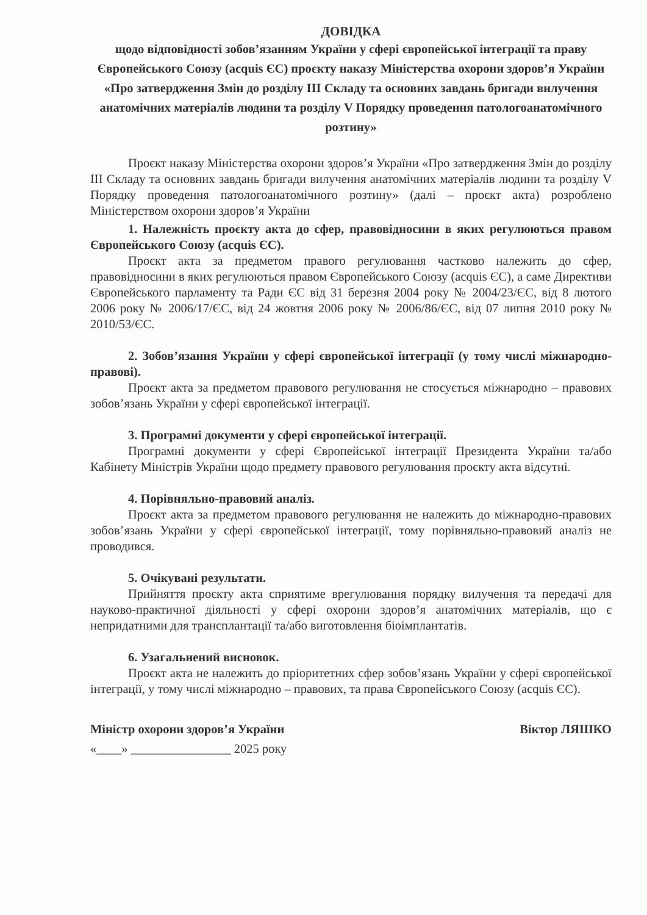ДОВІДКА
щодо відповідності зобов’язанням України у сфері європейської інтеграції та праву Європейського Союзу (acquis ЄС) проєкту наказу Міністерства охорони здоров’я України «Про затвердження Змін до розділу III Складу та основних завдань бригади вилучення анатомічних матеріалів людини та розділу V Порядку проведення патологоанатомічного розтину»
Проєкт наказу Міністерства охорони здоров’я України «Про затвердження Змін до розділу III Складу та основних завдань бригади вилучення анатомічних матеріалів людини та розділу V Порядку проведення патологоанатомічного розтину» (далі – проєкт акта) розроблено Міністерством охорони здоров’я України
1. Належність проєкту акта до сфер, правовідносини в яких регулюються правом Європейського Союзу (acquis ЄС).
Проєкт акта за предметом правого регулювання частково належить до сфер, правовідносини в яких регулюються правом Європейського Союзу (acquis ЄС), а саме Директиви Європейського парламенту та Ради ЄС від 31 березня 2004 року № 2004/23/ЄС, від 8 лютого 2006 року № 2006/17/ЄС, від 24 жовтня 2006 року № 2006/86/ЄС, від 07 липня 2010 року № 2010/53/ЄС.
2. Зобов’язання України у сфері європейської інтеграції (у тому числі міжнародно-правові).
Проєкт акта за предметом правового регулювання не стосується міжнародно – правових зобов’язань України у сфері європейської інтеграції.
3. Програмні документи у сфері європейської інтеграції.
Програмні документи у сфері Європейської інтеграції Президента України та/або Кабінету Міністрів України щодо предмету правового регулювання проєкту акта відсутні.
4. Порівняльно-правовий аналіз.
Проєкт акта за предметом правового регулювання не належить до міжнародно-правових зобов’язань України у сфері європейської інтеграції, тому порівняльно-правовий аналіз не проводився.
5. Очікувані результати.
Прийняття проєкту акта сприятиме врегулювання порядку вилучення та передачі для науково-практичної діяльності у сфері охорони здоров’я анатомічних матеріалів, що є непридатними для трансплантації та/або виготовлення біоімплантатів.
6. Узагальнений висновок.
Проєкт акта не належить до пріоритетних сфер зобов’язань України у сфері європейської інтеграції, у тому числі міжнародно – правових, та права Європейського Союзу (acquis ЄС).
Міністр охорони здоров’я України Віктор ЛЯШКО
«____» ________________ 2025 року